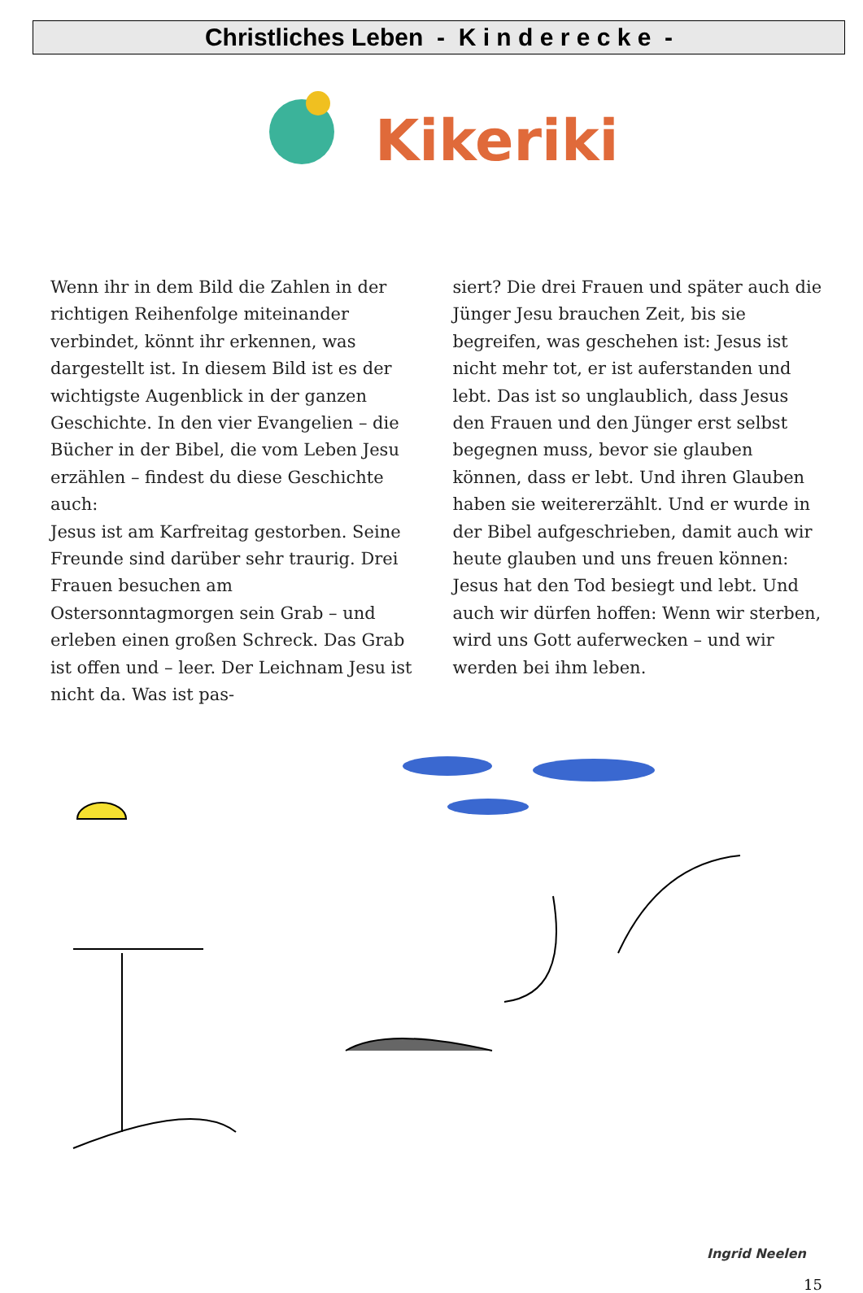Christliches Leben - K i n d e r e c k e -
Kikeriki
Wenn ihr in dem Bild die Zahlen in der richtigen Reihenfolge miteinander verbindet, könnt ihr erkennen, was dargestellt ist. In diesem Bild ist es der wichtigste Augenblick in der ganzen Geschichte. In den vier Evangelien – die Bücher in der Bibel, die vom Leben Jesu erzählen – findest du diese Geschichte auch:
Jesus ist am Karfreitag gestorben. Seine Freunde sind darüber sehr traurig. Drei Frauen besuchen am Ostersonntagmorgen sein Grab – und erleben einen großen Schreck. Das Grab ist offen und – leer. Der Leichnam Jesu ist nicht da. Was ist pas-
siert? Die drei Frauen und später auch die Jünger Jesu brauchen Zeit, bis sie begreifen, was geschehen ist: Jesus ist nicht mehr tot, er ist auferstanden und lebt. Das ist so unglaublich, dass Jesus den Frauen und den Jünger erst selbst begegnen muss, bevor sie glauben können, dass er lebt. Und ihren Glauben haben sie weitererzählt. Und er wurde in der Bibel aufgeschrieben, damit auch wir heute glauben und uns freuen können: Jesus hat den Tod besiegt und lebt. Und auch wir dürfen hoffen: Wenn wir sterben, wird uns Gott auferwecken – und wir werden bei ihm leben.
Ingrid Neelen
15